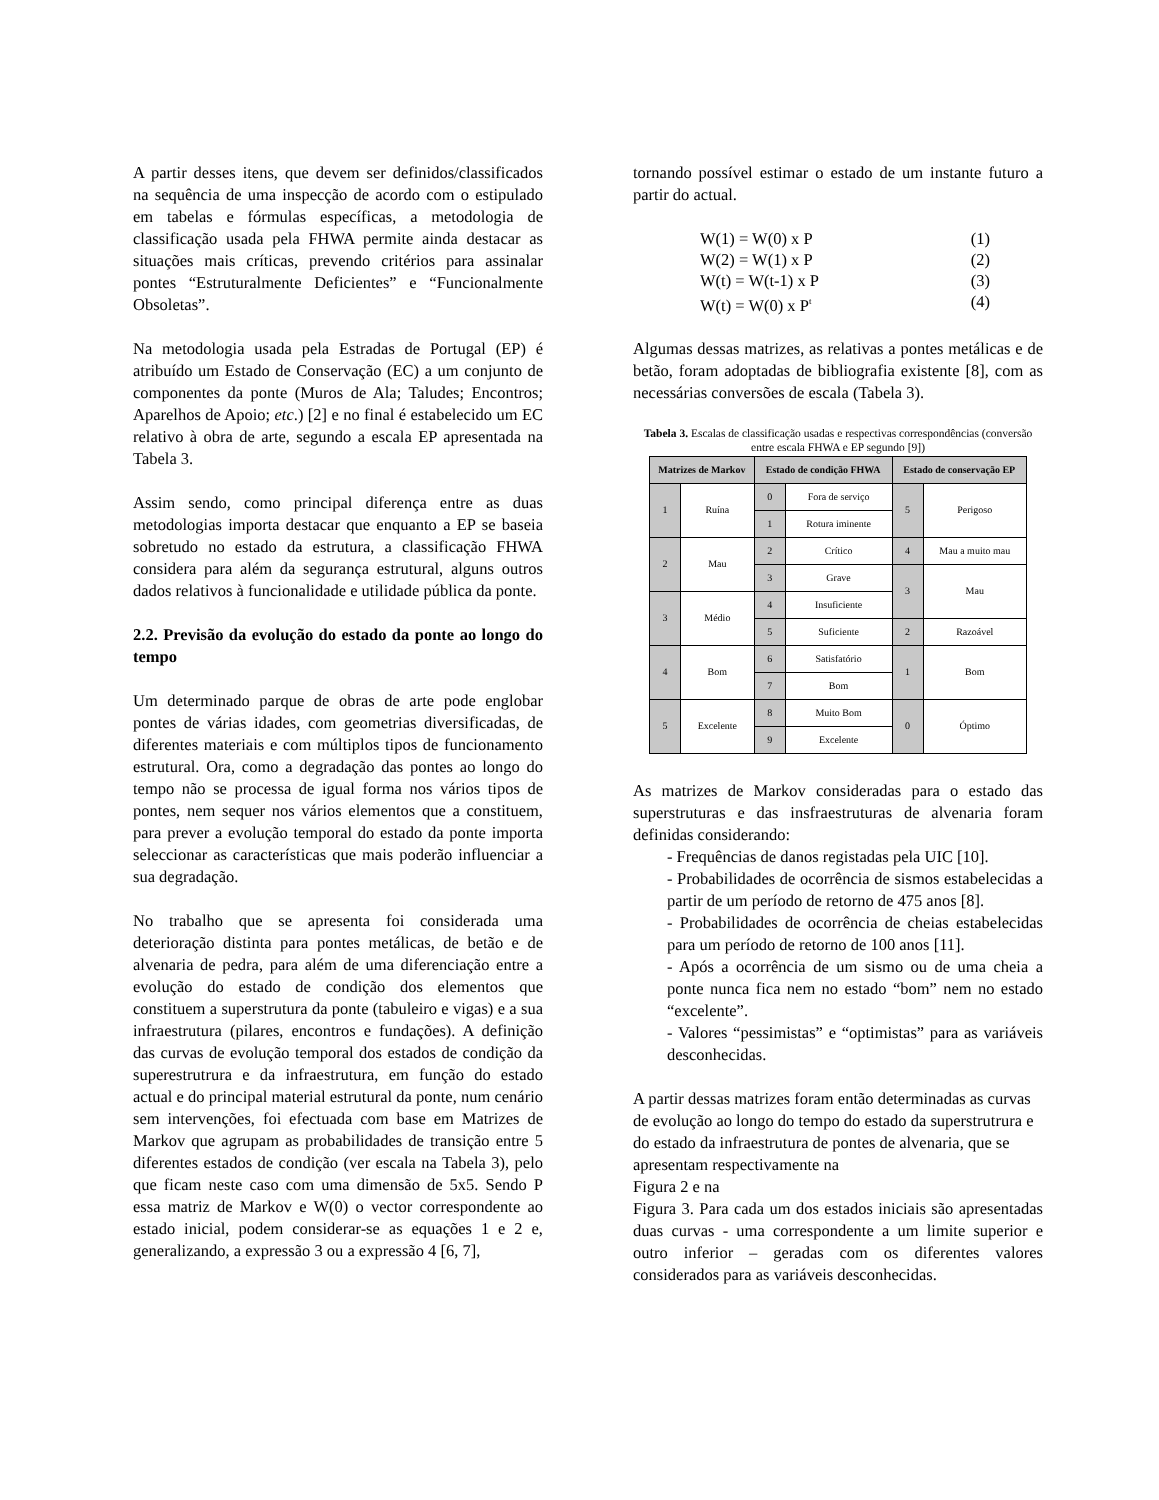A partir desses itens, que devem ser definidos/classificados na sequência de uma inspecção de acordo com o estipulado em tabelas e fórmulas específicas, a metodologia de classificação usada pela FHWA permite ainda destacar as situações mais críticas, prevendo critérios para assinalar pontes “Estruturalmente Deficientes” e “Funcionalmente Obsoletas”.
Na metodologia usada pela Estradas de Portugal (EP) é atribuído um Estado de Conservação (EC) a um conjunto de componentes da ponte (Muros de Ala; Taludes; Encontros; Aparelhos de Apoio; etc.) [2] e no final é estabelecido um EC relativo à obra de arte, segundo a escala EP apresentada na Tabela 3.
Assim sendo, como principal diferença entre as duas metodologias importa destacar que enquanto a EP se baseia sobretudo no estado da estrutura, a classificação FHWA considera para além da segurança estrutural, alguns outros dados relativos à funcionalidade e utilidade pública da ponte.
2.2. Previsão da evolução do estado da ponte ao longo do tempo
Um determinado parque de obras de arte pode englobar pontes de várias idades, com geometrias diversificadas, de diferentes materiais e com múltiplos tipos de funcionamento estrutural. Ora, como a degradação das pontes ao longo do tempo não se processa de igual forma nos vários tipos de pontes, nem sequer nos vários elementos que a constituem, para prever a evolução temporal do estado da ponte importa seleccionar as características que mais poderão influenciar a sua degradação.
No trabalho que se apresenta foi considerada uma deterioração distinta para pontes metálicas, de betão e de alvenaria de pedra, para além de uma diferenciação entre a evolução do estado de condição dos elementos que constituem a superstrutura da ponte (tabuleiro e vigas) e a sua infraestrutura (pilares, encontros e fundações). A definição das curvas de evolução temporal dos estados de condição da superestrutrura e da infraestrutura, em função do estado actual e do principal material estrutural da ponte, num cenário sem intervenções, foi efectuada com base em Matrizes de Markov que agrupam as probabilidades de transição entre 5 diferentes estados de condição (ver escala na Tabela 3), pelo que ficam neste caso com uma dimensão de 5x5. Sendo P essa matriz de Markov e W(0) o vector correspondente ao estado inicial, podem considerar-se as equações 1 e 2 e, generalizando, a expressão 3 ou a expressão 4 [6, 7],
tornando possível estimar o estado de um instante futuro a partir do actual.
W(1) = W(0) x P (1)
W(2) = W(1) x P (2)
W(t) = W(t-1) x P (3)
W(t) = W(0) x P<sup>t</sup> (4)
Algumas dessas matrizes, as relativas a pontes metálicas e de betão, foram adoptadas de bibliografia existente [8], com as necessárias conversões de escala (Tabela 3).
Tabela 3. Escalas de classificação usadas e respectivas correspondências (conversão entre escala FHWA e EP segundo [9])
| Matrizes de Markov | | Estado de condição FHWA | | Estado de conservação EP | |
| --- | --- | --- | --- | --- | --- |
| 1 | Ruína | 0 | Fora de serviço | 5 | Perigoso |
| | | 1 | Rotura iminente | | |
| 2 | Mau | 2 | Crítico | | |
| | | | | 4 | Mau a muito mau |
| | | 3 | Grave | 3 | Mau |
| 3 | Médio | 4 | Insuficiente | | |
| | | 5 | Suficiente | 2 | Razoável |
| 4 | Bom | 6 | Satisfatório | 1 | Bom |
| | | 7 | Bom | | |
| 5 | Excelente | 8 | Muito Bom | 0 | Óptimo |
| | | 9 | Excelente | | |
As matrizes de Markov consideradas para o estado das superstruturas e das insfraestruturas de alvenaria foram definidas considerando:
- Frequências de danos registadas pela UIC [10].
- Probabilidades de ocorrência de sismos estabelecidas a partir de um período de retorno de 475 anos [8].
- Probabilidades de ocorrência de cheias estabelecidas para um período de retorno de 100 anos [11].
- Após a ocorrência de um sismo ou de uma cheia a ponte nunca fica nem no estado “bom” nem no estado “excelente”.
- Valores “pessimistas” e “optimistas” para as variáveis desconhecidas.
A partir dessas matrizes foram então determinadas as curvas de evolução ao longo do tempo do estado da superstrutrura e do estado da infraestrutura de pontes de alvenaria, que se apresentam respectivamente na
Figura 2 e na
Figura 3. Para cada um dos estados iniciais são apresentadas duas curvas - uma correspondente a um limite superior e outro inferior – geradas com os diferentes valores considerados para as variáveis desconhecidas.